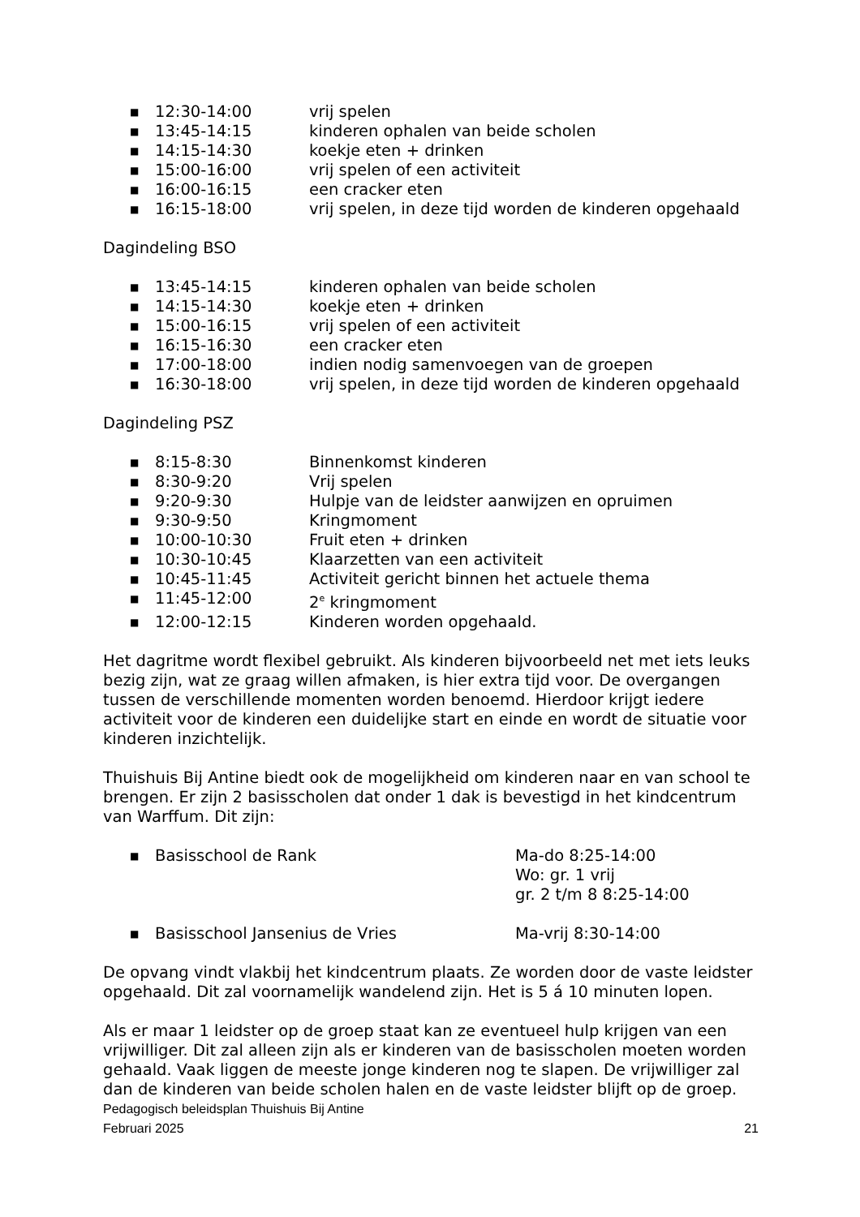■ 12:30-14:00 vrij spelen
■ 13:45-14:15 kinderen ophalen van beide scholen
■ 14:15-14:30 koekje eten + drinken
■ 15:00-16:00 vrij spelen of een activiteit
■ 16:00-16:15 een cracker eten
■ 16:15-18:00 vrij spelen, in deze tijd worden de kinderen opgehaald
Dagindeling BSO
■ 13:45-14:15 kinderen ophalen van beide scholen
■ 14:15-14:30 koekje eten + drinken
■ 15:00-16:15 vrij spelen of een activiteit
■ 16:15-16:30 een cracker eten
■ 17:00-18:00 indien nodig samenvoegen van de groepen
■ 16:30-18:00 vrij spelen, in deze tijd worden de kinderen opgehaald
Dagindeling PSZ
■ 8:15-8:30 Binnenkomst kinderen
■ 8:30-9:20 Vrij spelen
■ 9:20-9:30 Hulpje van de leidster aanwijzen en opruimen
■ 9:30-9:50 Kringmoment
■ 10:00-10:30 Fruit eten + drinken
■ 10:30-10:45 Klaarzetten van een activiteit
■ 10:45-11:45 Activiteit gericht binnen het actuele thema
■ 11:45-12:00 2<sup>e</sup> kringmoment
■ 12:00-12:15 Kinderen worden opgehaald.
Het dagritme wordt flexibel gebruikt. Als kinderen bijvoorbeeld net met iets leuks bezig zijn, wat ze graag willen afmaken, is hier extra tijd voor. De overgangen tussen de verschillende momenten worden benoemd. Hierdoor krijgt iedere activiteit voor de kinderen een duidelijke start en einde en wordt de situatie voor kinderen inzichtelijk.
Thuishuis Bij Antine biedt ook de mogelijkheid om kinderen naar en van school te brengen. Er zijn 2 basisscholen dat onder 1 dak is bevestigd in het kindcentrum van Warffum. Dit zijn:
■ Basisschool de Rank Ma-do 8:25-14:00
Wo: gr. 1 vrij
gr. 2 t/m 8 8:25-14:00
■ Basisschool Jansenius de Vries Ma-vrij 8:30-14:00
De opvang vindt vlakbij het kindcentrum plaats. Ze worden door de vaste leidster opgehaald. Dit zal voornamelijk wandelend zijn. Het is 5 á 10 minuten lopen.
Als er maar 1 leidster op de groep staat kan ze eventueel hulp krijgen van een vrijwilliger. Dit zal alleen zijn als er kinderen van de basisscholen moeten worden gehaald. Vaak liggen de meeste jonge kinderen nog te slapen. De vrijwilliger zal dan de kinderen van beide scholen halen en de vaste leidster blijft op de groep.
Pedagogisch beleidsplan Thuishuis Bij Antine
Februari 2025 21